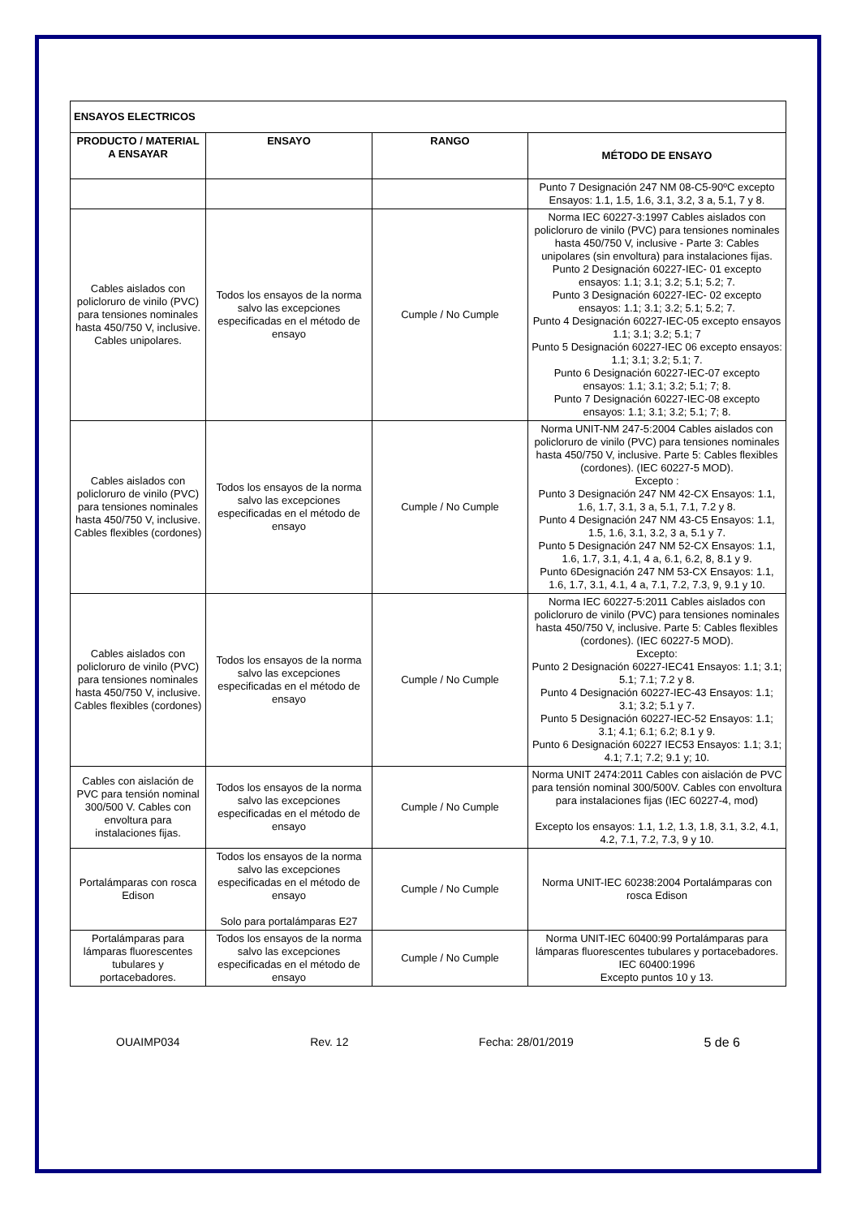| ENSAYOS ELECTRICOS | | | |
| PRODUCTO / MATERIAL A ENSAYAR | ENSAYO | RANGO | MÉTODO DE ENSAYO |
| | | | Punto 7 Designación 247 NM 08-C5-90ºC excepto Ensayos: 1.1, 1.5, 1.6, 3.1, 3.2, 3 a, 5.1, 7 y 8. |
| Cables aislados con policloruro de vinilo (PVC) para tensiones nominales hasta 450/750 V, inclusive. Cables unipolares. | Todos los ensayos de la norma salvo las excepciones especificadas en el método de ensayo | Cumple / No Cumple | Norma IEC 60227-3:1997 Cables aislados con policloruro de vinilo (PVC) para tensiones nominales hasta 450/750 V, inclusive - Parte 3: Cables unipolares (sin envoltura) para instalaciones fijas. Punto 2 Designación 60227-IEC- 01 excepto ensayos: 1.1; 3.1; 3.2; 5.1; 5.2; 7. Punto 3 Designación 60227-IEC- 02 excepto ensayos: 1.1; 3.1; 3.2; 5.1; 5.2; 7. Punto 4 Designación 60227-IEC-05 excepto ensayos 1.1; 3.1; 3.2; 5.1; 7 Punto 5 Designación 60227-IEC 06 excepto ensayos: 1.1; 3.1; 3.2; 5.1; 7. Punto 6 Designación 60227-IEC-07 excepto ensayos: 1.1; 3.1; 3.2; 5.1; 7; 8. Punto 7 Designación 60227-IEC-08 excepto ensayos: 1.1; 3.1; 3.2; 5.1; 7; 8. |
| Cables aislados con policloruro de vinilo (PVC) para tensiones nominales hasta 450/750 V, inclusive. Cables flexibles (cordones) | Todos los ensayos de la norma salvo las excepciones especificadas en el método de ensayo | Cumple / No Cumple | Norma UNIT-NM 247-5:2004 Cables aislados con policloruro de vinilo (PVC) para tensiones nominales hasta 450/750 V, inclusive. Parte 5: Cables flexibles (cordones). (IEC 60227-5 MOD). Excepto : Punto 3 Designación 247 NM 42-CX Ensayos: 1.1, 1.6, 1.7, 3.1, 3 a, 5.1, 7.1, 7.2 y 8. Punto 4 Designación 247 NM 43-C5 Ensayos: 1.1, 1.5, 1.6, 3.1, 3.2, 3 a, 5.1 y 7. Punto 5 Designación 247 NM 52-CX Ensayos: 1.1, 1.6, 1.7, 3.1, 4.1, 4 a, 6.1, 6.2, 8, 8.1 y 9. Punto 6Designación 247 NM 53-CX Ensayos: 1.1, 1.6, 1.7, 3.1, 4.1, 4 a, 7.1, 7.2, 7.3, 9, 9.1 y 10. |
| Cables aislados con policloruro de vinilo (PVC) para tensiones nominales hasta 450/750 V, inclusive. Cables flexibles (cordones) | Todos los ensayos de la norma salvo las excepciones especificadas en el método de ensayo | Cumple / No Cumple | Norma IEC 60227-5:2011 Cables aislados con policloruro de vinilo (PVC) para tensiones nominales hasta 450/750 V, inclusive. Parte 5: Cables flexibles (cordones). (IEC 60227-5 MOD). Excepto: Punto 2 Designación 60227-IEC41 Ensayos: 1.1; 3.1; 5.1; 7.1; 7.2 y 8. Punto 4 Designación 60227-IEC-43 Ensayos: 1.1; 3.1; 3.2; 5.1 y 7. Punto 5 Designación 60227-IEC-52 Ensayos: 1.1; 3.1; 4.1; 6.1; 6.2; 8.1 y 9. Punto 6 Designación 60227 IEC53 Ensayos: 1.1; 3.1; 4.1; 7.1; 7.2; 9.1 y; 10. |
| Cables con aislación de PVC para tensión nominal 300/500 V. Cables con envoltura para instalaciones fijas. | Todos los ensayos de la norma salvo las excepciones especificadas en el método de ensayo | Cumple / No Cumple | Norma UNIT 2474:2011 Cables con aislación de PVC para tensión nominal 300/500V. Cables con envoltura para instalaciones fijas (IEC 60227-4, mod) Excepto los ensayos: 1.1, 1.2, 1.3, 1.8, 3.1, 3.2, 4.1, 4.2, 7.1, 7.2, 7.3, 9 y 10. |
| Portalámparas con rosca Edison | Todos los ensayos de la norma salvo las excepciones especificadas en el método de ensayo Solo para portalámparas E27 | Cumple / No Cumple | Norma UNIT-IEC 60238:2004 Portalámparas con rosca Edison |
| Portalámparas para lámparas fluorescentes tubulares y portacebadores. | Todos los ensayos de la norma salvo las excepciones especificadas en el método de ensayo | Cumple / No Cumple | Norma UNIT-IEC 60400:99 Portalámparas para lámparas fluorescentes tubulares y portacebadores. IEC 60400:1996 Excepto puntos 10 y 13. |
OUAIMP034 Rev. 12 Fecha: 28/01/2019 5 de 6